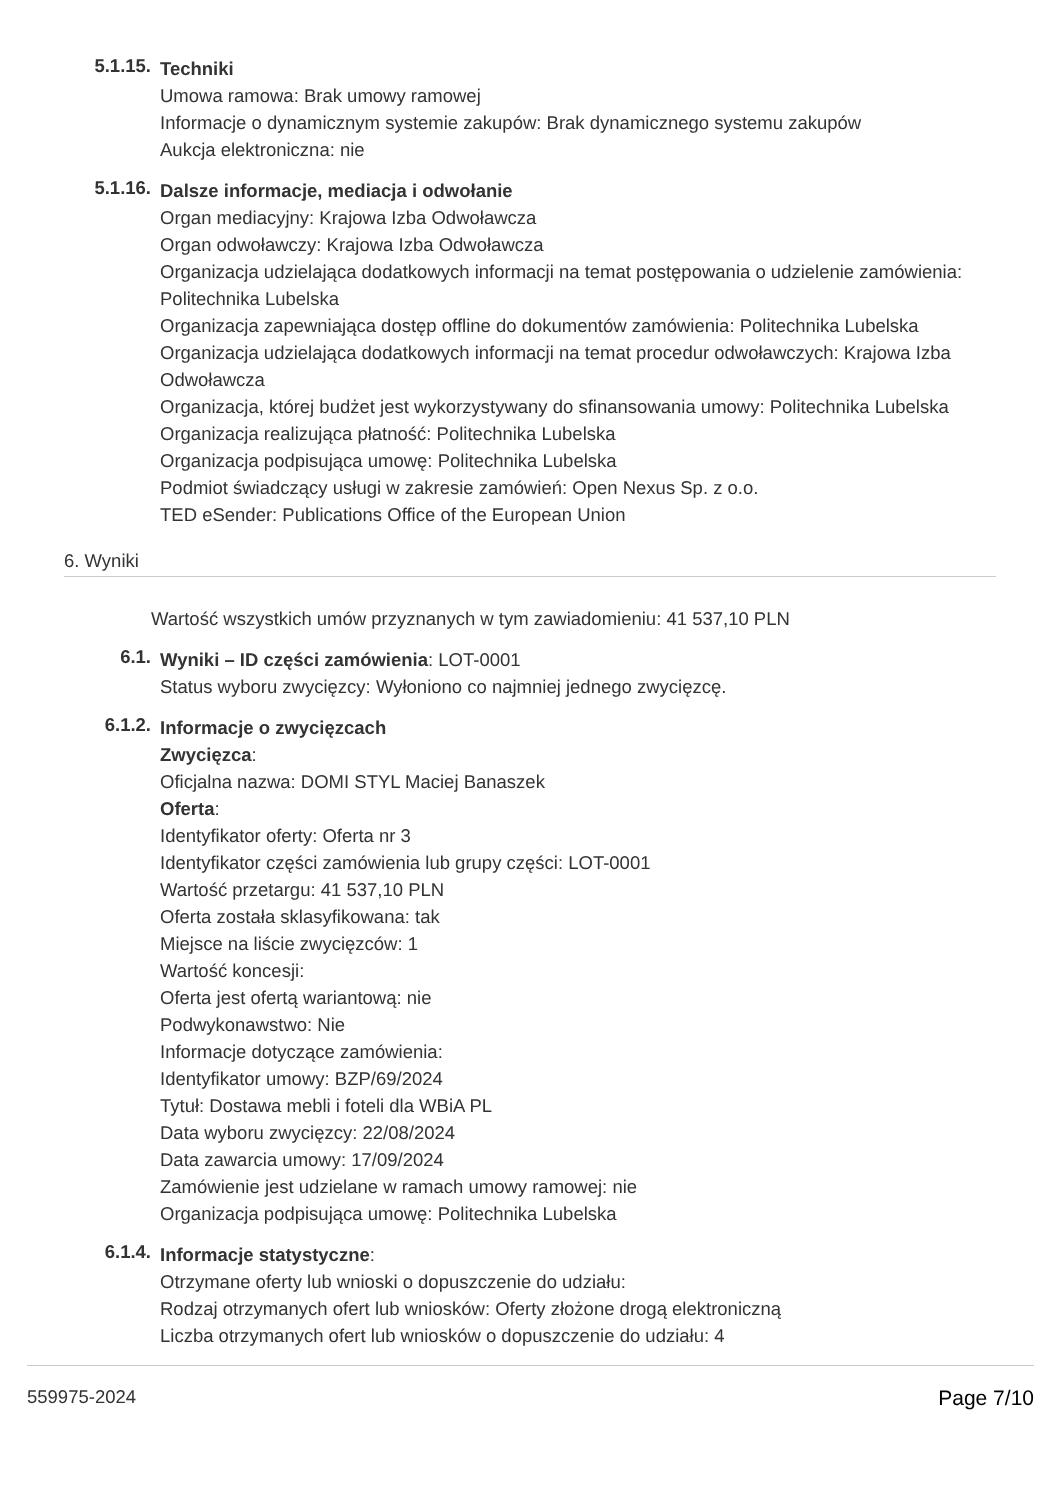5.1.15.
Techniki
Umowa ramowa: Brak umowy ramowej
Informacje o dynamicznym systemie zakupów: Brak dynamicznego systemu zakupów
Aukcja elektroniczna: nie
5.1.16.
Dalsze informacje, mediacja i odwołanie
Organ mediacyjny: Krajowa Izba Odwoławcza
Organ odwoławczy: Krajowa Izba Odwoławcza
Organizacja udzielająca dodatkowych informacji na temat postępowania o udzielenie zamówienia: Politechnika Lubelska
Organizacja zapewniająca dostęp offline do dokumentów zamówienia: Politechnika Lubelska
Organizacja udzielająca dodatkowych informacji na temat procedur odwoławczych: Krajowa Izba Odwoławcza
Organizacja, której budżet jest wykorzystywany do sfinansowania umowy: Politechnika Lubelska
Organizacja realizująca płatność: Politechnika Lubelska
Organizacja podpisująca umowę: Politechnika Lubelska
Podmiot świadczący usługi w zakresie zamówień: Open Nexus Sp. z o.o.
TED eSender: Publications Office of the European Union
6. Wyniki
Wartość wszystkich umów przyznanych w tym zawiadomieniu: 41 537,10 PLN
6.1.
Wyniki – ID części zamówienia: LOT-0001
Status wyboru zwycięzcy: Wyłoniono co najmniej jednego zwycięzcę.
6.1.2.
Informacje o zwycięzcach
Zwycięzca:
Oficjalna nazwa: DOMI STYL Maciej Banaszek
Oferta:
Identyfikator oferty: Oferta nr 3
Identyfikator części zamówienia lub grupy części: LOT-0001
Wartość przetargu: 41 537,10 PLN
Oferta została sklasyfikowana: tak
Miejsce na liście zwycięzców: 1
Wartość koncesji:
Oferta jest ofertą wariantową: nie
Podwykonawstwo: Nie
Informacje dotyczące zamówienia:
Identyfikator umowy: BZP/69/2024
Tytuł: Dostawa mebli i foteli dla WBiA PL
Data wyboru zwycięzcy: 22/08/2024
Data zawarcia umowy: 17/09/2024
Zamówienie jest udzielane w ramach umowy ramowej: nie
Organizacja podpisująca umowę: Politechnika Lubelska
6.1.4.
Informacje statystyczne:
Otrzymane oferty lub wnioski o dopuszczenie do udziału:
Rodzaj otrzymanych ofert lub wniosków: Oferty złożone drogą elektroniczną
Liczba otrzymanych ofert lub wniosków o dopuszczenie do udziału: 4
559975-2024 Page 7/10